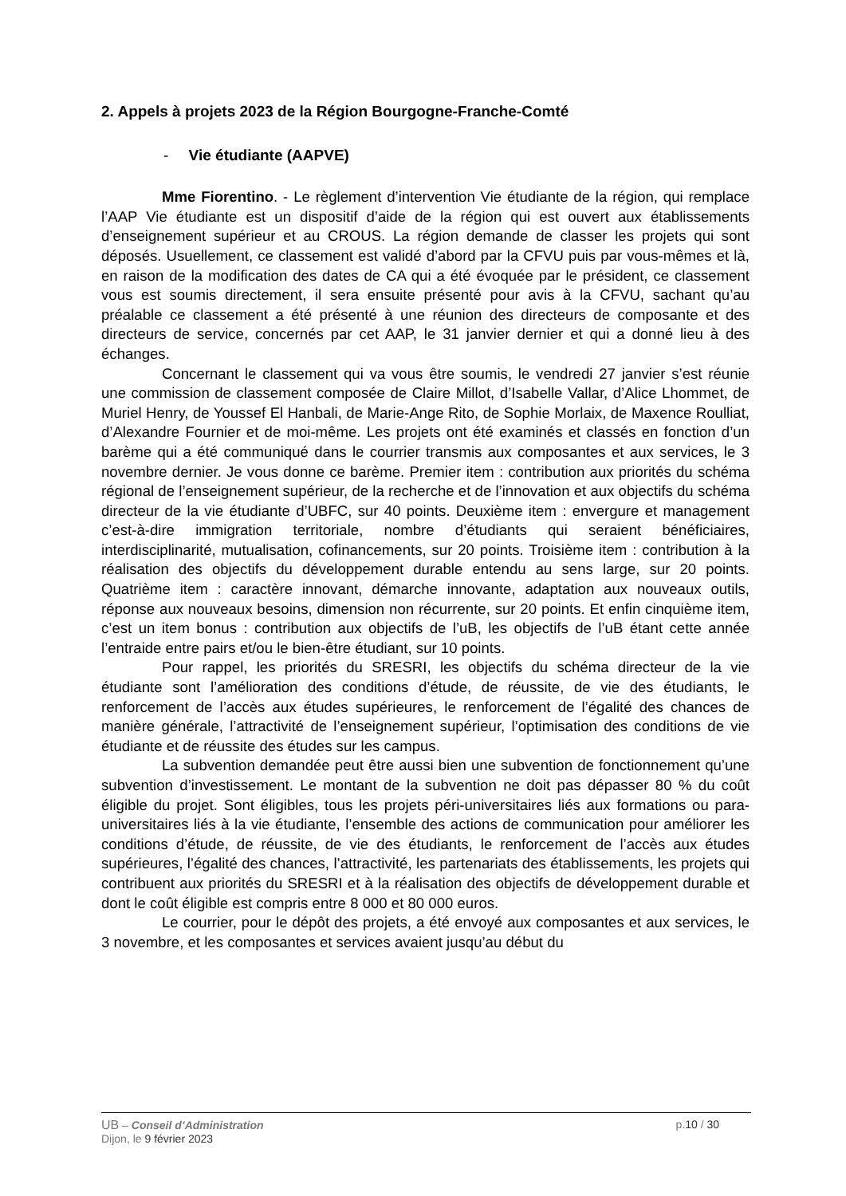2. Appels à projets 2023 de la Région Bourgogne-Franche-Comté
- Vie étudiante (AAPVE)
Mme Fiorentino. - Le règlement d’intervention Vie étudiante de la région, qui remplace l’AAP Vie étudiante est un dispositif d’aide de la région qui est ouvert aux établissements d’enseignement supérieur et au CROUS. La région demande de classer les projets qui sont déposés. Usuellement, ce classement est validé d’abord par la CFVU puis par vous-mêmes et là, en raison de la modification des dates de CA qui a été évoquée par le président, ce classement vous est soumis directement, il sera ensuite présenté pour avis à la CFVU, sachant qu’au préalable ce classement a été présenté à une réunion des directeurs de composante et des directeurs de service, concernés par cet AAP, le 31 janvier dernier et qui a donné lieu à des échanges.
Concernant le classement qui va vous être soumis, le vendredi 27 janvier s’est réunie une commission de classement composée de Claire Millot, d’Isabelle Vallar, d’Alice Lhommet, de Muriel Henry, de Youssef El Hanbali, de Marie-Ange Rito, de Sophie Morlaix, de Maxence Roulliat, d’Alexandre Fournier et de moi-même. Les projets ont été examinés et classés en fonction d’un barème qui a été communiqué dans le courrier transmis aux composantes et aux services, le 3 novembre dernier. Je vous donne ce barème. Premier item : contribution aux priorités du schéma régional de l’enseignement supérieur, de la recherche et de l’innovation et aux objectifs du schéma directeur de la vie étudiante d’UBFC, sur 40 points. Deuxième item : envergure et management c’est-à-dire immigration territoriale, nombre d’étudiants qui seraient bénéficiaires, interdisciplinarité, mutualisation, cofinancements, sur 20 points. Troisième item : contribution à la réalisation des objectifs du développement durable entendu au sens large, sur 20 points. Quatrième item : caractère innovant, démarche innovante, adaptation aux nouveaux outils, réponse aux nouveaux besoins, dimension non récurrente, sur 20 points. Et enfin cinquième item, c’est un item bonus : contribution aux objectifs de l’uB, les objectifs de l’uB étant cette année l’entraide entre pairs et/ou le bien-être étudiant, sur 10 points.
Pour rappel, les priorités du SRESRI, les objectifs du schéma directeur de la vie étudiante sont l’amélioration des conditions d’étude, de réussite, de vie des étudiants, le renforcement de l’accès aux études supérieures, le renforcement de l’égalité des chances de manière générale, l’attractivité de l’enseignement supérieur, l’optimisation des conditions de vie étudiante et de réussite des études sur les campus.
La subvention demandée peut être aussi bien une subvention de fonctionnement qu’une subvention d’investissement. Le montant de la subvention ne doit pas dépasser 80 % du coût éligible du projet. Sont éligibles, tous les projets péri-universitaires liés aux formations ou para-universitaires liés à la vie étudiante, l’ensemble des actions de communication pour améliorer les conditions d’étude, de réussite, de vie des étudiants, le renforcement de l’accès aux études supérieures, l’égalité des chances, l’attractivité, les partenariats des établissements, les projets qui contribuent aux priorités du SRESRI et à la réalisation des objectifs de développement durable et dont le coût éligible est compris entre 8 000 et 80 000 euros.
Le courrier, pour le dépôt des projets, a été envoyé aux composantes et aux services, le 3 novembre, et les composantes et services avaient jusqu’au début du
UB – Conseil d’Administration p.10 / 30
Dijon, le 9 février 2023